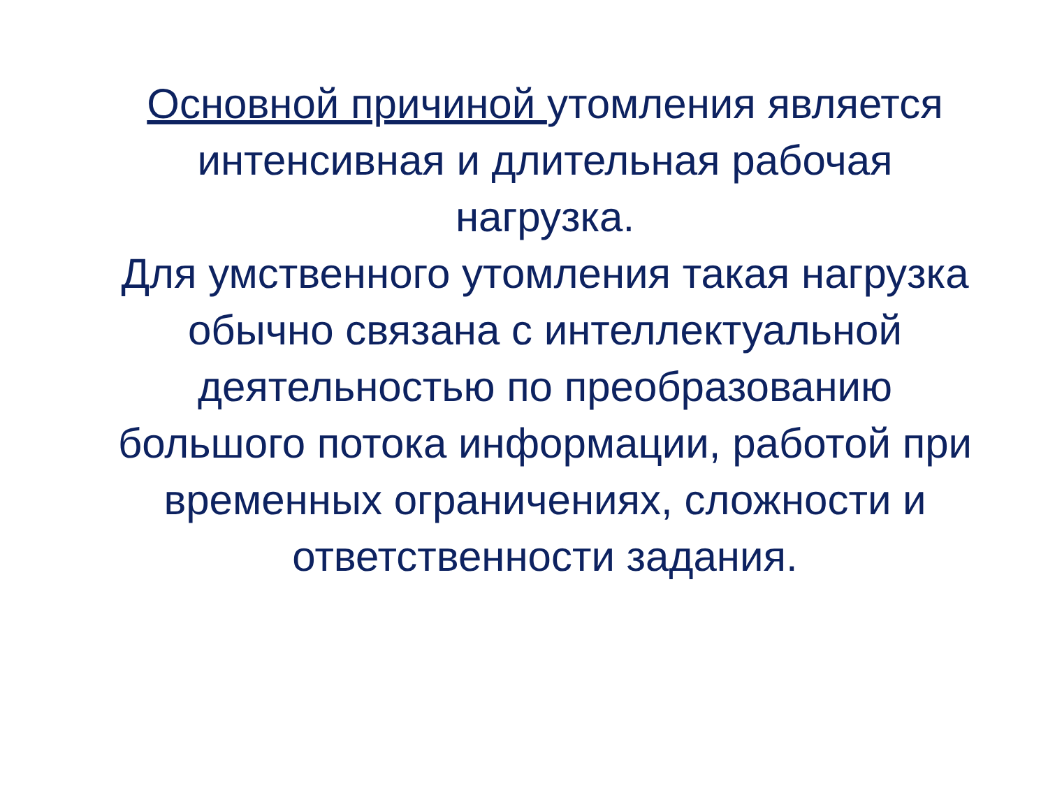Основной причиной утомления является интенсивная и длительная рабочая нагрузка.
Для умственного утомления такая нагрузка обычно связана с интеллектуальной деятельностью по преобразованию большого потока информации, работой при временных ограничениях, сложности и ответственности задания.